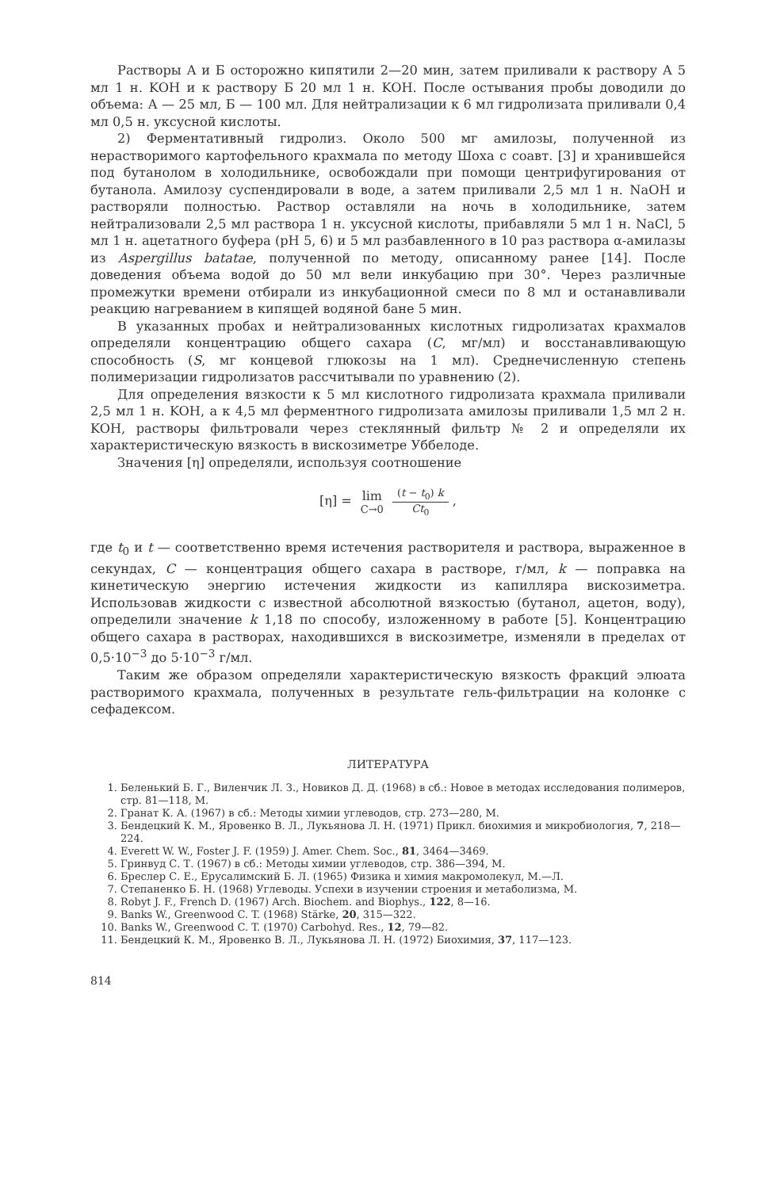Растворы А и Б осторожно кипятили 2—20 мин, затем приливали к раствору А 5 мл 1 н. KOH и к раствору Б 20 мл 1 н. KOH. После остывания пробы доводили до объема: А — 25 мл, Б — 100 мл. Для нейтрализации к 6 мл гидролизата приливали 0,4 мл 0,5 н. уксусной кислоты.
2) Ферментативный гидролиз. Около 500 мг амилозы, полученной из нерастворимого картофельного крахмала по методу Шоха с соавт. [3] и хранившейся под бутанолом в холодильнике, освобождали при помощи центрифугирования от бутанола. Амилозу суспендировали в воде, а затем приливали 2,5 мл 1 н. NaOH и растворяли полностью. Раствор оставляли на ночь в холодильнике, затем нейтрализовали 2,5 мл раствора 1 н. уксусной кислоты, прибавляли 5 мл 1 н. NaCl, 5 мл 1 н. ацетатного буфера (pH 5, 6) и 5 мл разбавленного в 10 раз раствора α-амилазы из Aspergillus batatae, полученной по методу, описанному ранее [14]. После доведения объема водой до 50 мл вели инкубацию при 30°. Через различные промежутки времени отбирали из инкубационной смеси по 8 мл и останавливали реакцию нагреванием в кипящей водяной бане 5 мин.
В указанных пробах и нейтрализованных кислотных гидролизатах крахмалов определяли концентрацию общего сахара (C, мг/мл) и восстанавливающую способность (S, мг концевой глюкозы на 1 мл). Среднечисленную степень полимеризации гидролизатов рассчитывали по уравнению (2).
Для определения вязкости к 5 мл кислотного гидролизата крахмала приливали 2,5 мл 1 н. KOH, а к 4,5 мл ферментного гидролизата амилозы приливали 1,5 мл 2 н. KOH, растворы фильтровали через стеклянный фильтр № 2 и определяли их характеристическую вязкость в вискозиметре Уббелоде.
Значения [η] определяли, используя соотношение
[η] = lim C→0 (t − t<sub>0</sub>) k Ct<sub>0</sub> ,
где t<sub>0</sub> и t — соответственно время истечения растворителя и раствора, выраженное в секундах, C — концентрация общего сахара в растворе, г/мл, k — поправка на кинетическую энергию истечения жидкости из капилляра вискозиметра. Использовав жидкости с известной абсолютной вязкостью (бутанол, ацетон, воду), определили значение k 1,18 по способу, изложенному в работе [5]. Концентрацию общего сахара в растворах, находившихся в вискозиметре, изменяли в пределах от 0,5·10<sup>−3</sup> до 5·10<sup>−3</sup> г/мл.
Таким же образом определяли характеристическую вязкость фракций элюата растворимого крахмала, полученных в результате гель-фильтрации на колонке с сефадексом.
ЛИТЕРАТУРА
1. Беленький Б. Г., Виленчик Л. З., Новиков Д. Д. (1968) в сб.: Новое в методах исследования полимеров, стр. 81—118, М.
2. Гранат К. А. (1967) в сб.: Методы химии углеводов, стр. 273—280, М.
3. Бендецкий К. М., Яровенко В. Л., Лукьянова Л. Н. (1971) Прикл. биохимия и микробиология, 7, 218—224.
4. Everett W. W., Foster J. F. (1959) J. Amer. Chem. Soc., 81, 3464—3469.
5. Гринвуд С. Т. (1967) в сб.: Методы химии углеводов, стр. 386—394, М.
6. Бреслер С. Е., Ерусалимский Б. Л. (1965) Физика и химия макромолекул, М.—Л.
7. Степаненко Б. Н. (1968) Углеводы. Успехи в изучении строения и метаболизма, М.
8. Robyt J. F., French D. (1967) Arch. Biochem. and Biophys., 122, 8—16.
9. Banks W., Greenwood C. T. (1968) Stärke, 20, 315—322.
10. Banks W., Greenwood C. T. (1970) Carbohyd. Res., 12, 79—82.
11. Бендецкий К. М., Яровенко В. Л., Лукьянова Л. Н. (1972) Биохимия, 37, 117—123.
814